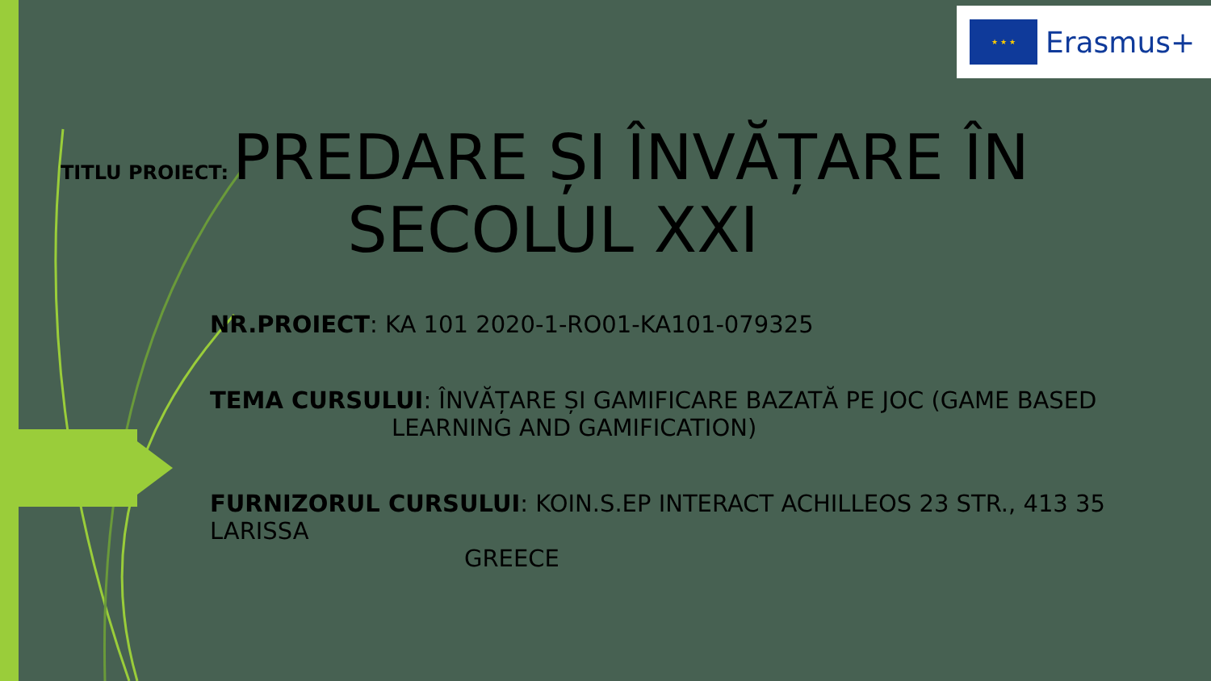★ ★ ★
Erasmus+
TITLU PROIECT: PREDARE ȘI ÎNVĂȚARE ÎN
SECOLUL XXI
NR.PROIECT: KA 101 2020-1-RO01-KA101-079325
TEMA CURSULUI: ÎNVĂȚARE ȘI GAMIFICARE BAZATĂ PE JOC (GAME BASED
LEARNING AND GAMIFICATION)
FURNIZORUL CURSULUI: KOIN.S.EP INTERACT ACHILLEOS 23 STR., 413 35 LARISSA
GREECE